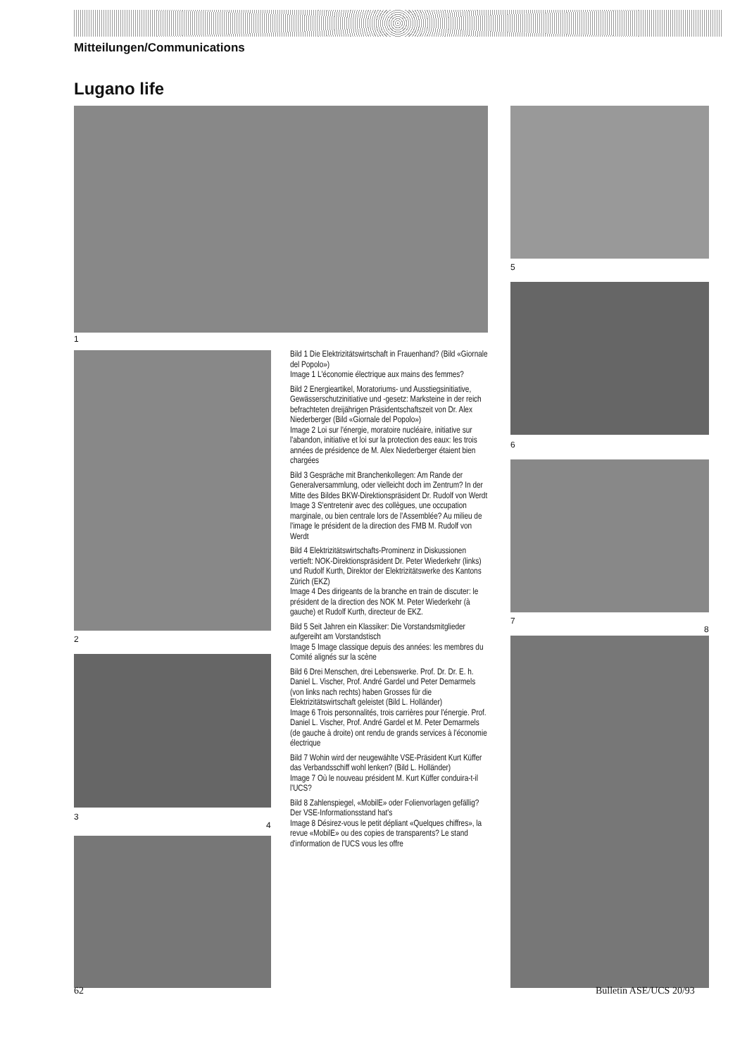Mitteilungen/Communications
Lugano life
1
5
6
7
8
2
3
4
Bild 1 Die Elektrizitätswirtschaft in Frauenhand? (Bild «Giornale del Popolo»)
Image 1 L'économie électrique aux mains des femmes?
Bild 2 Energieartikel, Moratoriums- und Ausstiegs­initiative, Gewässerschutzinitiative und -gesetz: Marksteine in der reich befrachteten dreijährigen Präsidentschaftszeit von Dr. Alex Niederberger (Bild «Giornale del Popolo»)
Image 2 Loi sur l'énergie, moratoire nucléaire, initiative sur l'abandon, initiative et loi sur la protection des eaux: les trois années de présidence de M. Alex Niederberger étaient bien chargées
Bild 3 Gespräche mit Branchenkollegen: Am Rande der Generalversammlung, oder vielleicht doch im Zentrum? In der Mitte des Bildes BKW-Direktions­präsident Dr. Rudolf von Werdt
Image 3 S'entretenir avec des collègues, une occupation marginale, ou bien centrale lors de l'Assemblée? Au milieu de l'image le président de la direction des FMB M. Rudolf von Werdt
Bild 4 Elektrizitätswirtschafts-Prominenz in Diskus­sionen vertieft: NOK-Direktionspräsident Dr. Peter Wiederkehr (links) und Rudolf Kurth, Direktor der Elektrizitätswerke des Kantons Zürich (EKZ)
Image 4 Des dirigeants de la branche en train de discuter: le président de la direction des NOK M. Peter Wiederkehr (à gauche) et Rudolf Kurth, directeur de EKZ.
Bild 5 Seit Jahren ein Klassiker: Die Vorstandsmit­glieder aufgereiht am Vorstandstisch
Image 5 Image classique depuis des années: les membres du Comité alignés sur la scène
Bild 6 Drei Menschen, drei Lebenswerke. Prof. Dr. Dr. E. h. Daniel L. Vischer, Prof. André Gardel und Peter Demarmels (von links nach rechts) haben Grosses für die Elektrizitätswirtschaft geleistet (Bild L. Holländer)
Image 6 Trois personnalités, trois carrières pour l'énergie. Prof. Daniel L. Vischer, Prof. André Gardel et M. Peter Demarmels (de gauche à droite) ont rendu de grands services à l'économie électrique
Bild 7 Wohin wird der neugewählte VSE-Präsident Kurt Küffer das Verbandsschiff wohl lenken? (Bild L. Holländer)
Image 7 Où le nouveau président M. Kurt Küffer conduira-t-il l'UCS?
Bild 8 Zahlenspiegel, «MobilE» oder Folienvor­lagen gefällig? Der VSE-Informationsstand hat's
Image 8 Désirez-vous le petit dépliant «Quelques chiffres», la revue «MobilE» ou des copies de transparents? Le stand d'information de l'UCS vous les offre
62 Bulletin ASE/UCS 20/93